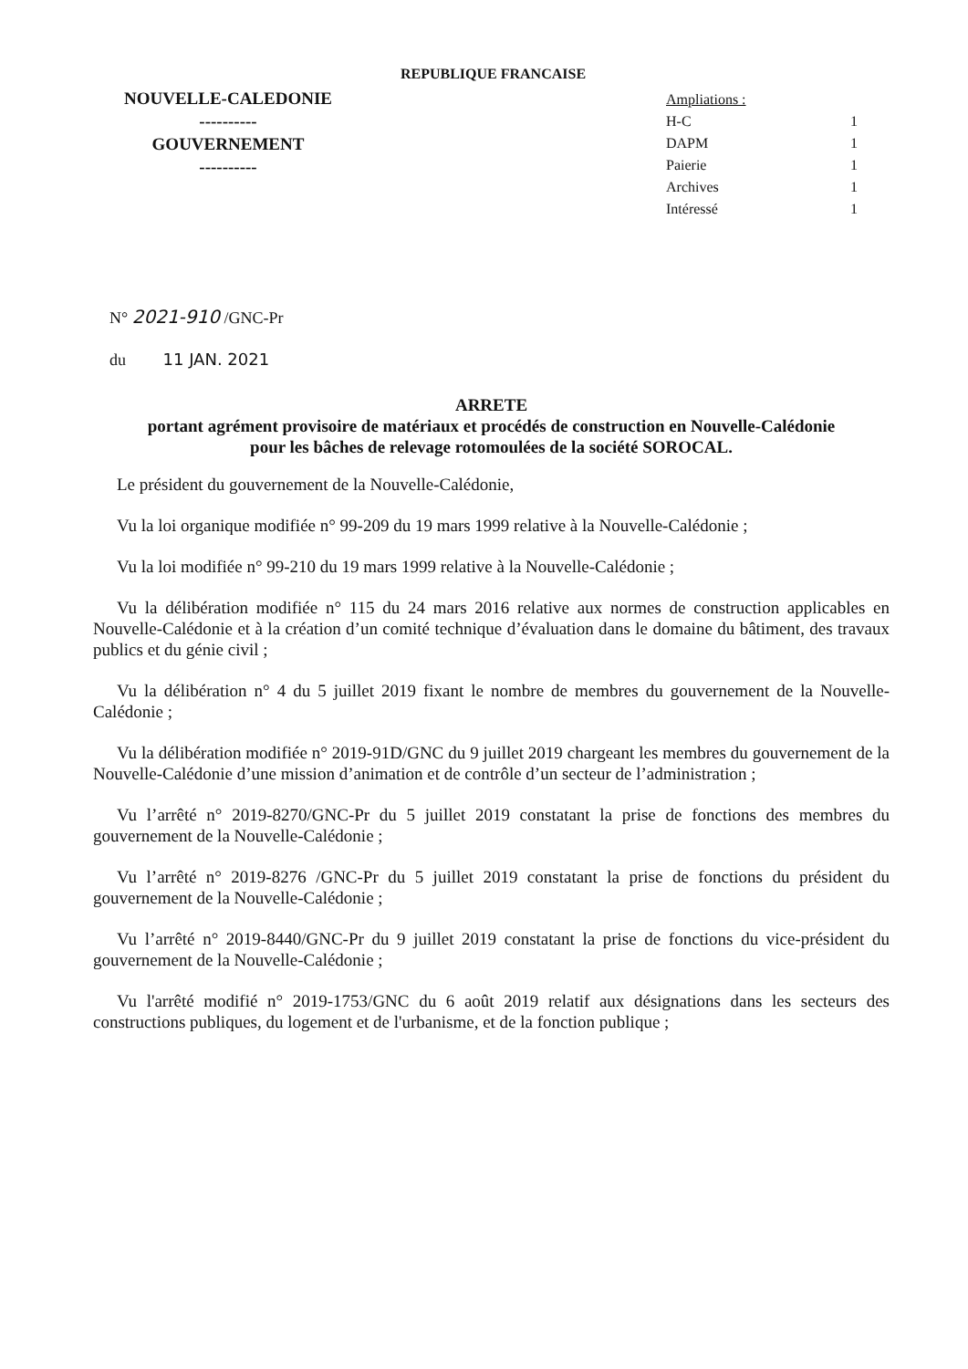REPUBLIQUE FRANCAISE
NOUVELLE-CALEDONIE
----------
GOUVERNEMENT
----------
Ampliations :
H-C 1
DAPM 1
Paierie 1
Archives 1
Intéressé 1
N° 2021-910 /GNC-Pr
du 11 JAN. 2021
ARRETE
portant agrément provisoire de matériaux et procédés de construction en Nouvelle-Calédonie
pour les bâches de relevage rotomoulées de la société SOROCAL.
Le président du gouvernement de la Nouvelle-Calédonie,
Vu la loi organique modifiée n° 99-209 du 19 mars 1999 relative à la Nouvelle-Calédonie ;
Vu la loi modifiée n° 99-210 du 19 mars 1999 relative à la Nouvelle-Calédonie ;
Vu la délibération modifiée n° 115 du 24 mars 2016 relative aux normes de construction applicables en Nouvelle-Calédonie et à la création d’un comité technique d’évaluation dans le domaine du bâtiment, des travaux publics et du génie civil ;
Vu la délibération n° 4 du 5 juillet 2019 fixant le nombre de membres du gouvernement de la Nouvelle-Calédonie ;
Vu la délibération modifiée n° 2019-91D/GNC du 9 juillet 2019 chargeant les membres du gouvernement de la Nouvelle-Calédonie d’une mission d’animation et de contrôle d’un secteur de l’administration ;
Vu l’arrêté n° 2019-8270/GNC-Pr du 5 juillet 2019 constatant la prise de fonctions des membres du gouvernement de la Nouvelle-Calédonie ;
Vu l’arrêté n° 2019-8276 /GNC-Pr du 5 juillet 2019 constatant la prise de fonctions du président du gouvernement de la Nouvelle-Calédonie ;
Vu l’arrêté n° 2019-8440/GNC-Pr du 9 juillet 2019 constatant la prise de fonctions du vice-président du gouvernement de la Nouvelle-Calédonie ;
Vu l'arrêté modifié n° 2019-1753/GNC du 6 août 2019 relatif aux désignations dans les secteurs des constructions publiques, du logement et de l'urbanisme, et de la fonction publique ;